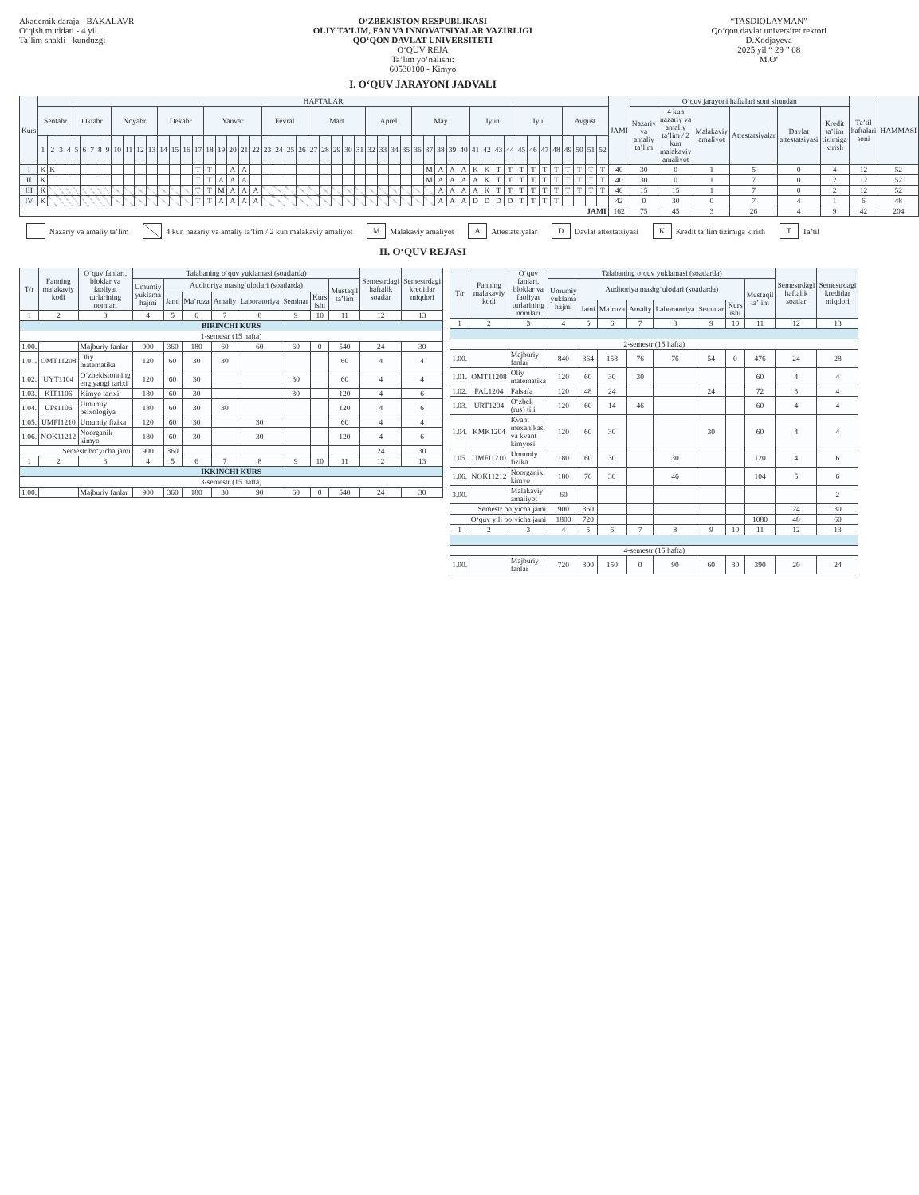Akademik daraja - BAKALAVR
O‘qish muddati - 4 yil
Ta’lim shakli - kunduzgi
O‘ZBEKISTON RESPUBLIKASI
OLIY TA’LIM, FAN VA INNOVATSIYALAR VAZIRLIGI
QO‘QON DAVLAT UNIVERSITETI
O‘QUV REJA
Ta’lim yo‘nalishi:
60530100 - Kimyo
“TASDIQLAYMAN”
Qo‘qon davlat universitet rektori
D.Xodjayeva
2025 yil “ 29 ” 08
M.O‘
I. O‘QUV JARAYONI JADVALI
| Kurs | HAFTALAR | | | | | | | | | | | | | | | | | | | | | | | | | | | | | | | | | | | | | | | | | | | | | | | | | | | | JAMI | O‘quv jarayoni haftalari soni shundan | | | | | | Ta’til haftalari soni | HAMMASI |
| --- | --- | --- | --- | --- | --- | --- | --- | --- | --- | --- | --- | --- | --- | --- | --- | --- | --- | --- | --- | --- | --- | --- | --- | --- | --- | --- | --- | --- | --- | --- | --- | --- | --- | --- | --- | --- | --- | --- | --- | --- | --- | --- | --- | --- | --- | --- | --- | --- | --- | --- | --- | --- | --- | --- | --- | --- | --- | --- | --- | --- | --- |
| | Sentabr | | | | Oktabr | | | | | Noyabr | | | | Dekabr | | | | Yanvar | | | | | Fevral | | | | Mart | | | | | Aprel | | | | May | | | | | Iyun | | | | Iyul | | | | Avgust | | | | | Nazariy va amaliy ta’lim | 4 kun nazariy va amaliy ta’lim / 2 kun malakaviy amaliyot | Malakaviy amaliyot | Attestatsiyalar | Davlat attestatsiyasi | Kredit ta’lim tizimiga kirish | | |
| | 1 | 2 | 3 | 4 | 5 | 6 | 7 | 8 | 9 | 10 | 11 | 12 | 13 | 14 | 15 | 16 | 17 | 18 | 19 | 20 | 21 | 22 | 23 | 24 | 25 | 26 | 27 | 28 | 29 | 30 | 31 | 32 | 33 | 34 | 35 | 36 | 37 | 38 | 39 | 40 | 41 | 42 | 43 | 44 | 45 | 46 | 47 | 48 | 49 | 50 | 51 | 52 | | | | | | | | | |
| I | K | K | | | | | | | | | | | | | | | T | T | | A | A | | | | | | | | | | | | | | | | M | A | A | A | K | K | T | T | T | T | T | T | T | T | T | T | 40 | 30 | 0 | 1 | 5 | 0 | 4 | 12 | 52 |
| II | K | | | | | | | | | | | | | | | | T | T | A | A | A | | | | | | | | | | | | | | | | M | A | A | A | A | K | T | T | T | T | T | T | T | T | T | T | 40 | 30 | 0 | 1 | 7 | 0 | 2 | 12 | 52 |
| III | K | | | | | | | | | | | | | | | | T | T | M | A | A | A | | | | | | | | | | | | | | | | A | A | A | A | K | T | T | T | T | T | T | T | T | T | T | 40 | 15 | 15 | 1 | 7 | 0 | 2 | 12 | 52 |
| IV | K | | | | | | | | | | | | | | | | T | T | A | A | A | A | | | | | | | | | | | | | | | | A | A | A | D | D | D | D | T | T | T | T | | | | | 42 | 0 | 30 | 0 | 7 | 4 | 1 | 6 | 48 |
| JAMI | | | | | | | | | | | | | | | | | | | | | | | | | | | | | | | | | | | | | | | | | | | | | | | | | | | | | 162 | 75 | 45 | 3 | 26 | 4 | 9 | 42 | 204 |
Nazariy va amaliy ta’lim 4 kun nazariy va amaliy ta’lim / 2 kun malakaviy amaliyot
M Malakaviy amaliyot
A Attestatsiyalar
D Davlat attestatsiyasi
K Kredit ta’lim tizimiga kirish
T Ta’til
II. O‘QUV REJASI
| T/r | Fanning malakaviy kodi | O‘quv fanlari, bloklar va faoliyat turlarining nomlari | Talabaning o‘quv yuklamasi (soatlarda) | | | | | | | | Semestrdagi haftalik soatlar | Semestrdagi kreditlar miqdori |
| --- | --- | --- | --- | --- | --- | --- | --- | --- | --- | --- | --- | --- |
| | | | Umumiy yuklama hajmi | Auditoriya mashg‘ulotlari (soatlarda) | | | | | | Mustaqil ta’lim | | |
| | | | | Jami | Ma’ruza | Amaliy | Laboratoriya | Seminar | Kurs ishi | | | |
| 1 | 2 | 3 | 4 | 5 | 6 | 7 | 8 | 9 | 10 | 11 | 12 | 13 |
| BIRINCHI KURS | | | | | | | | | | | | |
| 1-semestr (15 hafta) | | | | | | | | | | | | |
| 1.00. | | Majburiy fanlar | 900 | 360 | 180 | 60 | 60 | 60 | 0 | 540 | 24 | 30 |
| 1.01. | OMT11208 | Oliy matematika | 120 | 60 | 30 | 30 | | | | 60 | 4 | 4 |
| 1.02. | UYT1104 | O‘zbekistonning eng yangi tarixi | 120 | 60 | 30 | | | 30 | | 60 | 4 | 4 |
| 1.03. | KIT1106 | Kimyo tarixi | 180 | 60 | 30 | | | 30 | | 120 | 4 | 6 |
| 1.04. | UPs1106 | Umumiy psixologiya | 180 | 60 | 30 | 30 | | | | 120 | 4 | 6 |
| 1.05. | UMFI1210 | Umumiy fizika | 120 | 60 | 30 | | 30 | | | 60 | 4 | 4 |
| 1.06. | NOK11212 | Noorganik kimyo | 180 | 60 | 30 | | 30 | | | 120 | 4 | 6 |
| Semestr bo‘yicha jami | | | 900 | 360 | | | | | | | 24 | 30 |
| 1 | 2 | 3 | 4 | 5 | 6 | 7 | 8 | 9 | 10 | 11 | 12 | 13 |
| IKKINCHI KURS | | | | | | | | | | | | |
| 3-semestr (15 hafta) | | | | | | | | | | | | |
| 1.00. | | Majburiy fanlar | 900 | 360 | 180 | 30 | 90 | 60 | 0 | 540 | 24 | 30 |
| T/r | Fanning malakaviy kodi | O‘quv fanlari, bloklar va faoliyat turlarining nomlari | Talabaning o‘quv yuklamasi (soatlarda) | | | | | | | | Semestrdagi haftalik soatlar | Semestrdagi kreditlar miqdori |
| --- | --- | --- | --- | --- | --- | --- | --- | --- | --- | --- | --- | --- |
| | | | Umumiy yuklama hajmi | Auditoriya mashg‘ulotlari (soatlarda) | | | | | | Mustaqil ta’lim | | |
| | | | | Jami | Ma’ruza | Amaliy | Laboratoriya | Seminar | Kurs ishi | | | |
| 1 | 2 | 3 | 4 | 5 | 6 | 7 | 8 | 9 | 10 | 11 | 12 | 13 |
| 2-semestr (15 hafta) | | | | | | | | | | | | |
| 1.00. | | Majburiy fanlar | 840 | 364 | 158 | 76 | 76 | 54 | 0 | 476 | 24 | 28 |
| 1.01. | OMT11208 | Oliy matematika | 120 | 60 | 30 | 30 | | | | 60 | 4 | 4 |
| 1.02. | FAL1204 | Falsafa | 120 | 48 | 24 | | | 24 | | 72 | 3 | 4 |
| 1.03. | URT1204 | O‘zbek (rus) tili | 120 | 60 | 14 | 46 | | | | 60 | 4 | 4 |
| 1.04. | KMK1204 | Kvant mexanikasi va kvant kimyosi | 120 | 60 | 30 | | | 30 | | 60 | 4 | 4 |
| 1.05. | UMFI1210 | Umumiy fizika | 180 | 60 | 30 | | 30 | | | 120 | 4 | 6 |
| 1.06. | NOK11212 | Noorganik kimyo | 180 | 76 | 30 | | 46 | | | 104 | 5 | 6 |
| 3.00. | | Malakaviy amaliyot | 60 | | | | | | | | | 2 |
| Semestr bo‘yicha jami | | | 900 | 360 | | | | | | | 24 | 30 |
| O‘quv yili bo‘yicha jami | | | 1800 | 720 | | | | | | 1080 | 48 | 60 |
| 1 | 2 | 3 | 4 | 5 | 6 | 7 | 8 | 9 | 10 | 11 | 12 | 13 |
| 4-semestr (15 hafta) | | | | | | | | | | | | |
| 1.00. | | Majburiy fanlar | 720 | 300 | 150 | 0 | 90 | 60 | 30 | 390 | 20 | 24 |